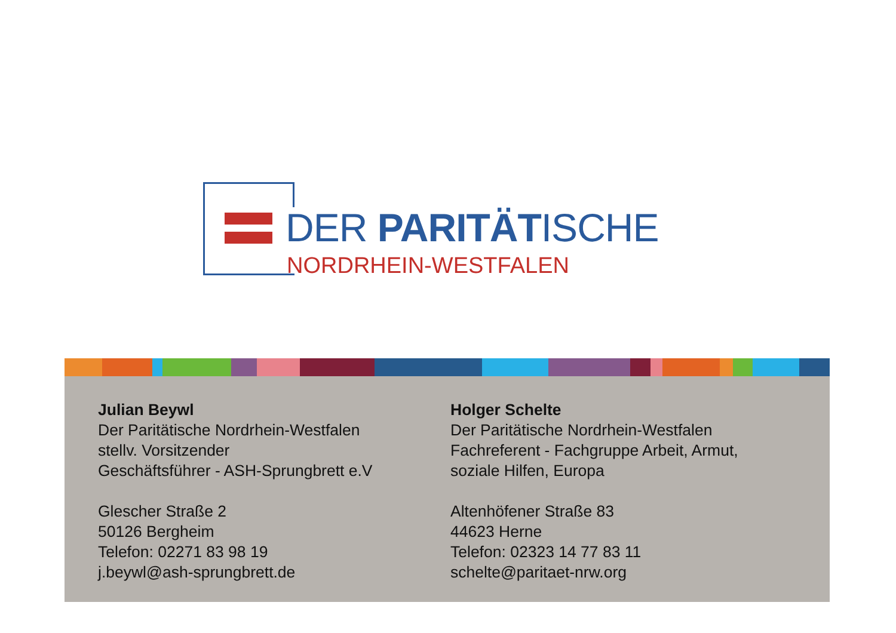DER PARITÄTISCHE
NORDRHEIN-WESTFALEN
Julian Beywl
Der Paritätische Nordrhein-Westfalen
stellv. Vorsitzender
Geschäftsführer - ASH-Sprungbrett e.V
Glescher Straße 2
50126 Bergheim
Telefon: 02271 83 98 19
j.beywl@ash-sprungbrett.de
Holger Schelte
Der Paritätische Nordrhein-Westfalen
Fachreferent - Fachgruppe Arbeit, Armut,
soziale Hilfen, Europa
Altenhöfener Straße 83
44623 Herne
Telefon: 02323 14 77 83 11
schelte@paritaet-nrw.org